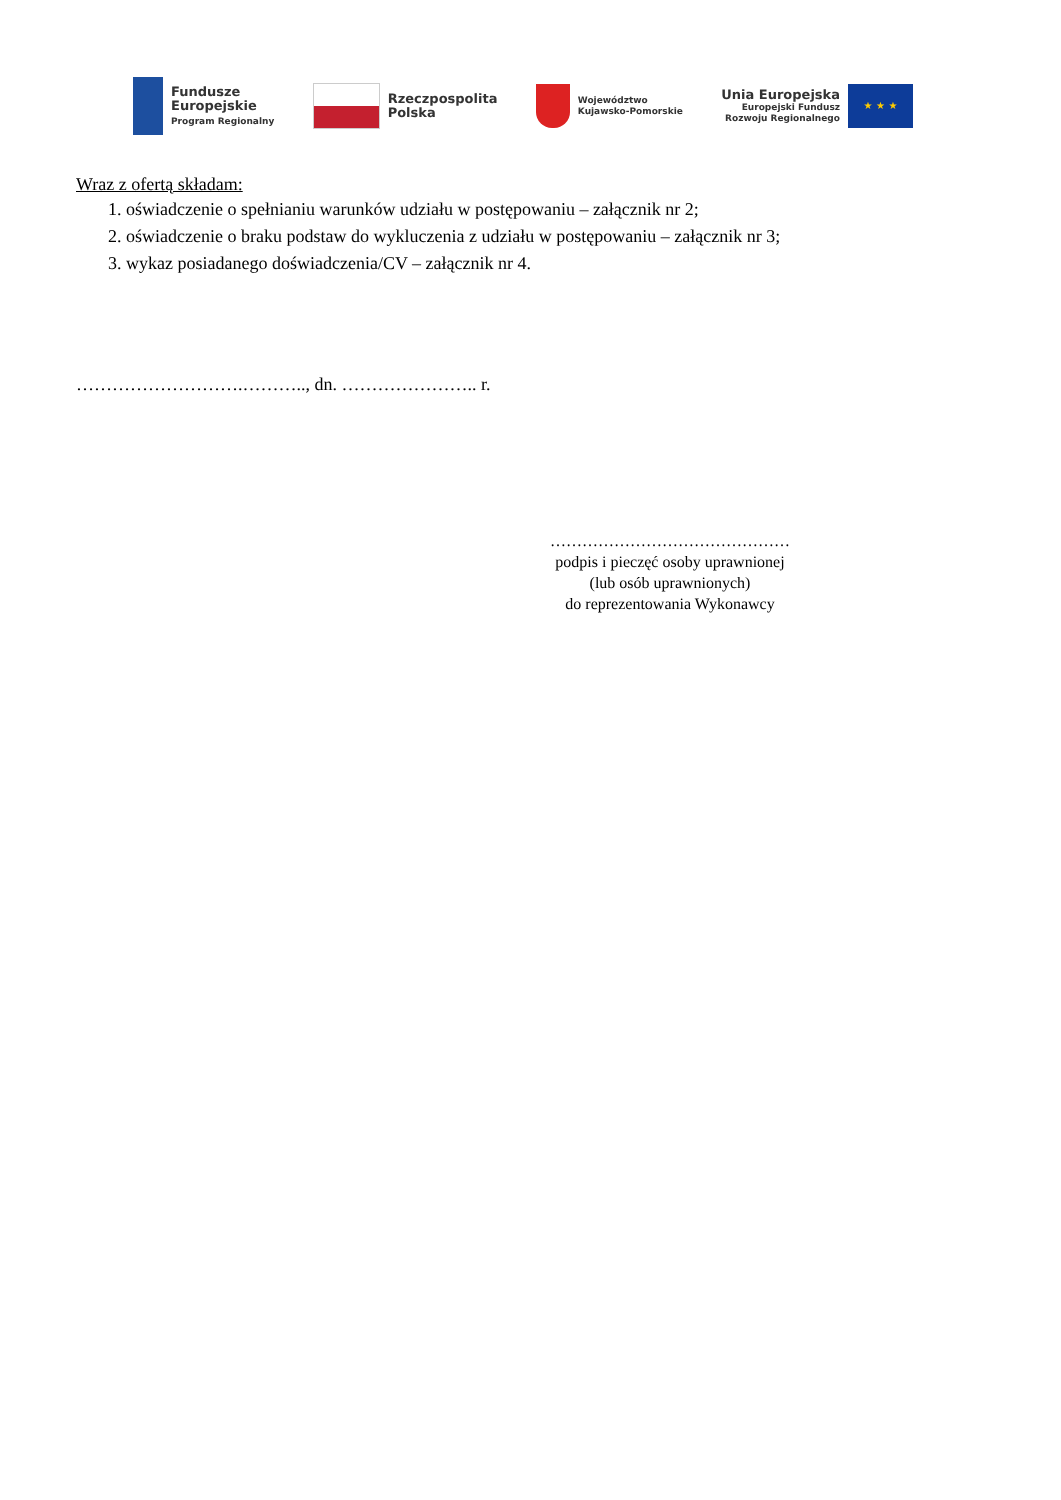Fundusze
Europejskie
Program Regionalny
Rzeczpospolita
Polska
Województwo
Kujawsko-Pomorskie
Unia Europejska
Europejski Fundusz
Rozwoju Regionalnego
★ ★ ★
Wraz z ofertą składam:
1. oświadczenie o spełnianiu warunków udziału w postępowaniu – załącznik nr 2;
2. oświadczenie o braku podstaw do wykluczenia z udziału w postępowaniu – załącznik nr 3;
3. wykaz posiadanego doświadczenia/CV – załącznik nr 4.
……………………….……….., dn. ………………….. r.
………………………………………
podpis i pieczęć osoby uprawnionej
(lub osób uprawnionych)
do reprezentowania Wykonawcy